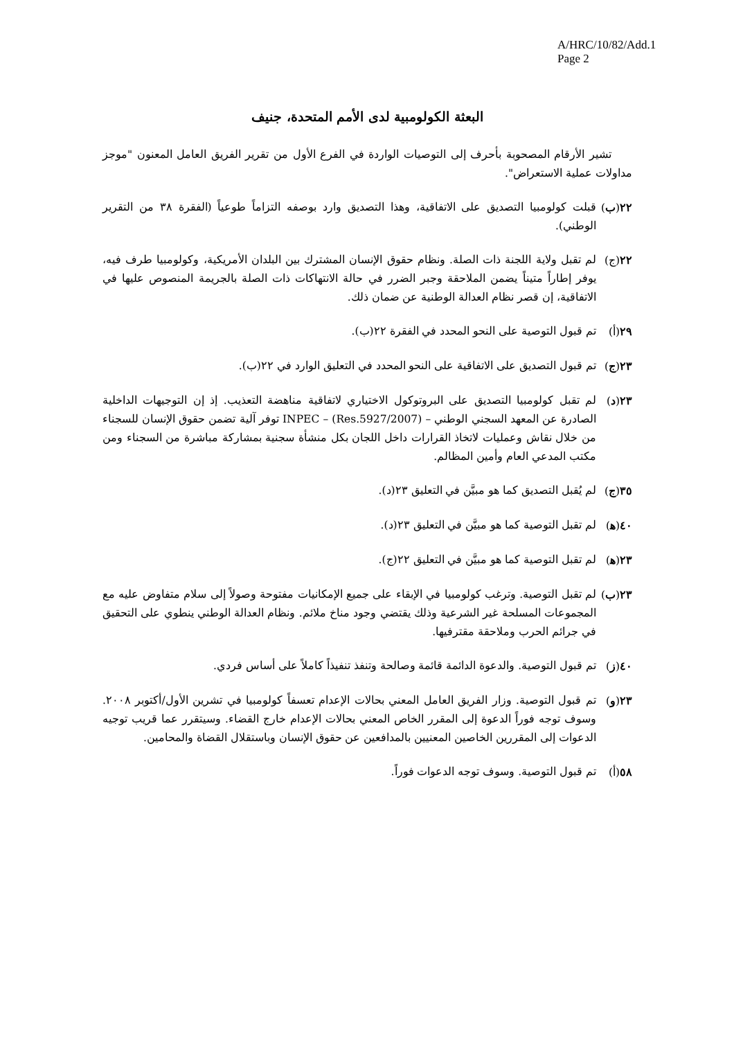A/HRC/10/82/Add.1
Page 2
البعثة الكولومبية لدى الأمم المتحدة، جنيف
تشير الأرقام المصحوبة بأحرف إلى التوصيات الواردة في الفرع الأول من تقرير الفريق العامل المعنون "موجز مداولات عملية الاستعراض".
٢٢(ب) قبلت كولومبيا التصديق على الاتفاقية، وهذا التصديق وارد بوصفه التزاماً طوعياً (الفقرة ٣٨ من التقرير الوطني).
٢٢(ج) لم تقبل ولاية اللجنة ذات الصلة. ونظام حقوق الإنسان المشترك بين البلدان الأمريكية، وكولومبيا طرف فيه، يوفر إطاراً متيناً يضمن الملاحقة وجبر الضرر في حالة الانتهاكات ذات الصلة بالجريمة المنصوص عليها في الاتفاقية، إن قصر نظام العدالة الوطنية عن ضمان ذلك.
٢٩(أ) تم قبول التوصية على النحو المحدد في الفقرة ٢٢(ب).
٢٣(ج) تم قبول التصديق على الاتفاقية على النحو المحدد في التعليق الوارد في ٢٢(ب).
٢٣(د) لم تقبل كولومبيا التصديق على البروتوكول الاختياري لاتفاقية مناهضة التعذيب. إذ إن التوجيهات الداخلية الصادرة عن المعهد السجني الوطني – INPEC – (Res.5927/2007) توفر آلية تضمن حقوق الإنسان للسجناء من خلال نقاش وعمليات لاتخاذ القرارات داخل اللجان بكل منشأة سجنية بمشاركة مباشرة من السجناء ومن مكتب المدعي العام وأمين المظالم.
٣٥(ج) لم يُقبل التصديق كما هو مبيَّن في التعليق ٢٣(د).
٤٠(ﻫ) لم تقبل التوصية كما هو مبيَّن في التعليق ٢٣(د).
٢٣(ﻫ) لم تقبل التوصية كما هو مبيَّن في التعليق ٢٢(ج).
٢٣(ب) لم تقبل التوصية. وترغب كولومبيا في الإبقاء على جميع الإمكانيات مفتوحة وصولاً إلى سلام متفاوض عليه مع المجموعات المسلحة غير الشرعية وذلك يقتضي وجود مناخ ملائم. ونظام العدالة الوطني ينطوي على التحقيق في جرائم الحرب وملاحقة مقترفيها.
٤٠(ز) تم قبول التوصية. والدعوة الدائمة قائمة وصالحة وتنفذ تنفيذاً كاملاً على أساس فردي.
٢٣(و) تم قبول التوصية. وزار الفريق العامل المعني بحالات الإعدام تعسفاً كولومبيا في تشرين الأول/أكتوبر ٢٠٠٨. وسوف توجه فوراً الدعوة إلى المقرر الخاص المعني بحالات الإعدام خارج القضاء. وسيتقرر عما قريب توجيه الدعوات إلى المقررين الخاصين المعنيين بالمدافعين عن حقوق الإنسان وباستقلال القضاة والمحامين.
٥٨(أ) تم قبول التوصية. وسوف توجه الدعوات فوراً.